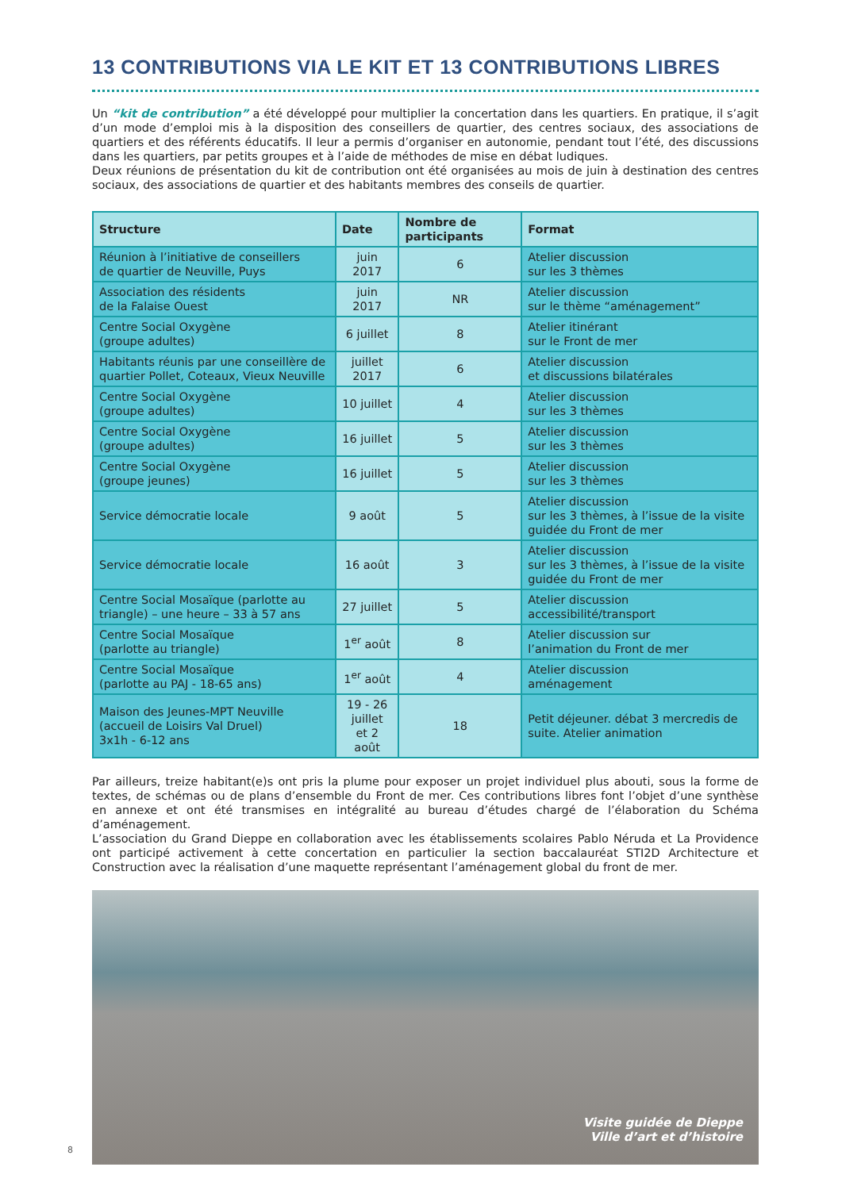13 CONTRIBUTIONS VIA LE KIT ET 13 CONTRIBUTIONS LIBRES
Un “kit de contribution” a été développé pour multiplier la concertation dans les quartiers. En pratique, il s’agit d’un mode d’emploi mis à la disposition des conseillers de quartier, des centres sociaux, des associations de quartiers et des référents éducatifs. Il leur a permis d’organiser en autonomie, pendant tout l’été, des discussions dans les quartiers, par petits groupes et à l’aide de méthodes de mise en débat ludiques.
Deux réunions de présentation du kit de contribution ont été organisées au mois de juin à destination des centres sociaux, des associations de quartier et des habitants membres des conseils de quartier.
| Structure | Date | Nombre de participants | Format |
| --- | --- | --- | --- |
| Réunion à l’initiative de conseillers de quartier de Neuville, Puys | juin 2017 | 6 | Atelier discussion sur les 3 thèmes |
| Association des résidents de la Falaise Ouest | juin 2017 | NR | Atelier discussion sur le thème “aménagement” |
| Centre Social Oxygène (groupe adultes) | 6 juillet | 8 | Atelier itinérant sur le Front de mer |
| Habitants réunis par une conseillère de quartier Pollet, Coteaux, Vieux Neuville | juillet 2017 | 6 | Atelier discussion et discussions bilatérales |
| Centre Social Oxygène (groupe adultes) | 10 juillet | 4 | Atelier discussion sur les 3 thèmes |
| Centre Social Oxygène (groupe adultes) | 16 juillet | 5 | Atelier discussion sur les 3 thèmes |
| Centre Social Oxygène (groupe jeunes) | 16 juillet | 5 | Atelier discussion sur les 3 thèmes |
| Service démocratie locale | 9 août | 5 | Atelier discussion sur les 3 thèmes, à l’issue de la visite guidée du Front de mer |
| Service démocratie locale | 16 août | 3 | Atelier discussion sur les 3 thèmes, à l’issue de la visite guidée du Front de mer |
| Centre Social Mosaïque (parlotte au triangle) – une heure – 33 à 57 ans | 27 juillet | 5 | Atelier discussion accessibilité/transport |
| Centre Social Mosaïque (parlotte au triangle) | 1<sup>er</sup> août | 8 | Atelier discussion sur l’animation du Front de mer |
| Centre Social Mosaïque (parlotte au PAJ - 18-65 ans) | 1<sup>er</sup> août | 4 | Atelier discussion aménagement |
| Maison des Jeunes-MPT Neuville (accueil de Loisirs Val Druel) 3x1h - 6-12 ans | 19 - 26 juillet et 2 août | 18 | Petit déjeuner. débat 3 mercredis de suite. Atelier animation |
Par ailleurs, treize habitant(e)s ont pris la plume pour exposer un projet individuel plus abouti, sous la forme de textes, de schémas ou de plans d’ensemble du Front de mer. Ces contributions libres font l’objet d’une synthèse en annexe et ont été transmises en intégralité au bureau d’études chargé de l’élaboration du Schéma d’aménagement.
L’association du Grand Dieppe en collaboration avec les établissements scolaires Pablo Néruda et La Providence ont participé activement à cette concertation en particulier la section baccalauréat STI2D Architecture et Construction avec la réalisation d’une maquette représentant l’aménagement global du front de mer.
Visite guidée de Dieppe
Ville d’art et d’histoire
8